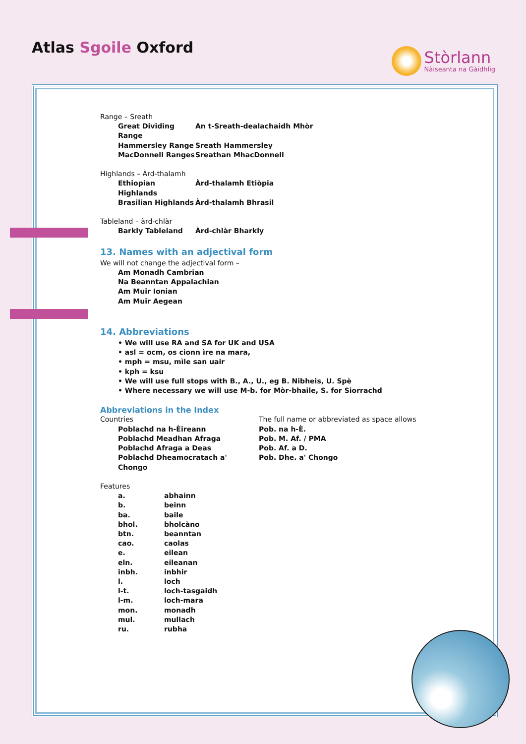Atlas Sgoile Oxford
Stòrlann
Nàiseanta na Gàidhlig
Range – Sreath
| Great Dividing Range | An t-Sreath-dealachaidh Mhòr |
| Hammersley Range | Sreath Hammersley |
| MacDonnell Ranges | Sreathan MhacDonnell |
Highlands – Àrd-thalamh
| Ethiopian Highlands | Àrd-thalamh Etiòpia |
| Brasilian Highlands | Àrd-thalamh Bhrasil |
Tableland – àrd-chlàr
| Barkly Tableland | Àrd-chlàr Bharkly |
13. Names with an adjectival form
We will not change the adjectival form –
Am Monadh Cambrian
Na Beanntan Appalachian
Am Muir Ionian
Am Muir Aegean
14. Abbreviations
• We will use RA and SA for UK and USA
• asl = ocm, os cionn ìre na mara,
• mph = msu, mìle san uair
• kph = ksu
• We will use full stops with B., A., U., eg B. Nibheis, U. Spè
• Where necessary we will use M-b. for Mòr-bhaile, S. for Siorrachd
Abbreviations in the Index
| Countries | The full name or abbreviated as space allows |
| Poblachd na h-Èireann | Pob. na h-È. |
| Poblachd Meadhan Afraga | Pob. M. Af. / PMA |
| Poblachd Afraga a Deas | Pob. Af. a D. |
| Poblachd Dheamocratach a' Chongo | Pob. Dhe. a' Chongo |
Features
| a. | abhainn |
| b. | beinn |
| ba. | baile |
| bhol. | bholcàno |
| btn. | beanntan |
| cao. | caolas |
| e. | eilean |
| eln. | eileanan |
| inbh. | inbhir |
| l. | loch |
| l-t. | loch-tasgaidh |
| l-m. | loch-mara |
| mon. | monadh |
| mul. | mullach |
| ru. | rubha |